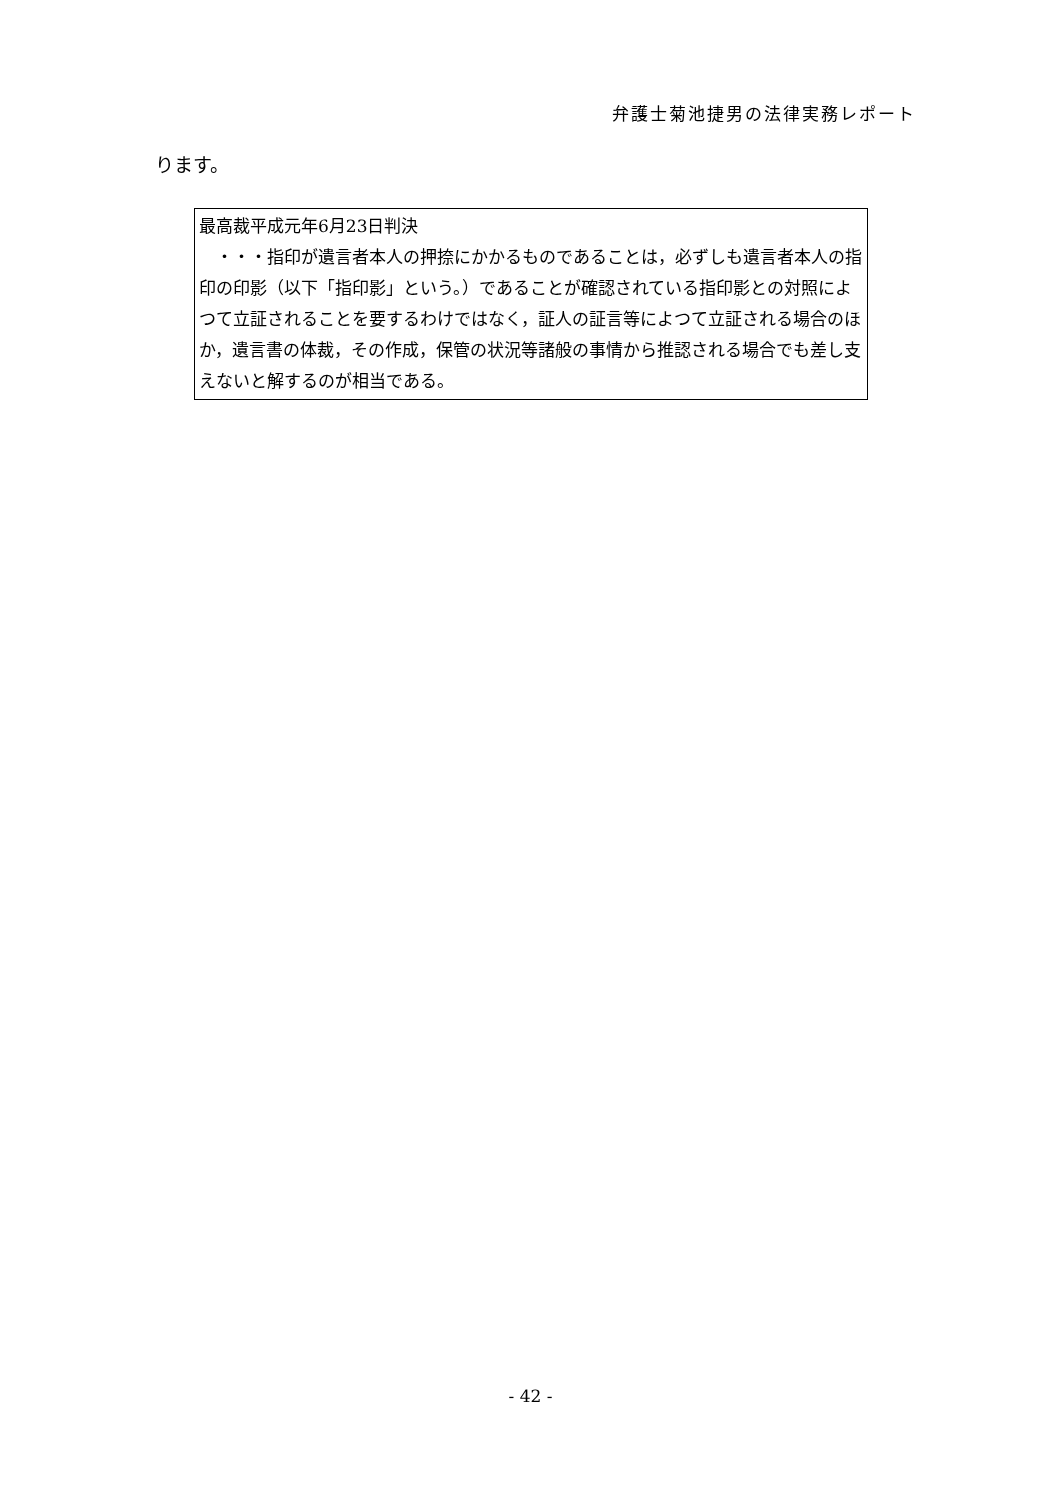弁護士菊池捷男の法律実務レポート
ります。
最高裁平成元年6月23日判決
　・・・指印が遺言者本人の押捺にかかるものであることは，必ずしも遺言者本人の指印の印影（以下「指印影」という。）であることが確認されている指印影との対照によつて立証されることを要するわけではなく，証人の証言等によつて立証される場合のほか，遺言書の体裁，その作成，保管の状況等諸般の事情から推認される場合でも差し支えないと解するのが相当である。
- 42 -